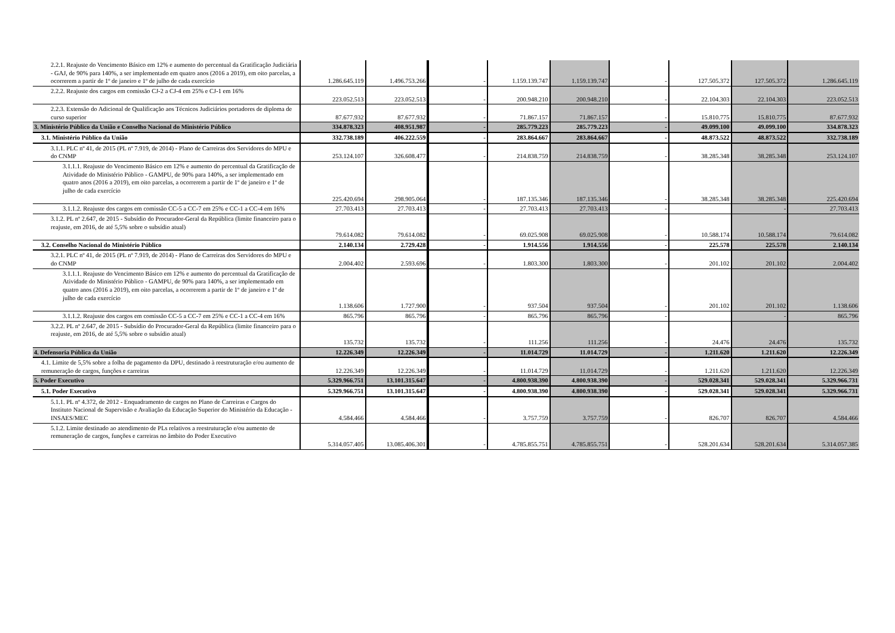| 2.2.1. Reajuste do Vencimento Básico em 12% e aumento do percentual da Gratificação Judiciária - GAJ, de 90% para 140%, a ser implementado em quatro anos (2016 a 2019), em oito parcelas, a ocorrerem a partir de 1º de janeiro e 1º de julho de cada exercício | 1.286.645.119 | 1.496.753.266 | - | 1.159.139.747 | 1.159.139.747 | - | 127.505.372 | 127.505.372 | 1.286.645.119 |
| 2.2.2. Reajuste dos cargos em comissão CJ-2 a CJ-4 em 25% e CJ-1 em 16% | 223.052.513 | 223.052.513 | - | 200.948.210 | 200.948.210 | - | 22.104.303 | 22.104.303 | 223.052.513 |
| 2.2.3. Extensão do Adicional de Qualificação aos Técnicos Judiciários portadores de diploma de curso superior | 87.677.932 | 87.677.932 | - | 71.867.157 | 71.867.157 | - | 15.810.775 | 15.810.775 | 87.677.932 |
| 3. Ministério Público da União e Conselho Nacional do Ministério Público | 334.878.323 | 408.951.987 | - | 285.779.223 | 285.779.223 | - | 49.099.100 | 49.099.100 | 334.878.323 |
| 3.1. Ministério Público da União | 332.738.189 | 406.222.559 | - | 283.864.667 | 283.864.667 | - | 48.873.522 | 48.873.522 | 332.738.189 |
| 3.1.1. PLC nº 41, de 2015 (PL nº 7.919, de 2014) - Plano de Carreiras dos Servidores do MPU e do CNMP | 253.124.107 | 326.608.477 | - | 214.838.759 | 214.838.759 | - | 38.285.348 | 38.285.348 | 253.124.107 |
| 3.1.1.1. Reajuste do Vencimento Básico em 12% e aumento do percentual da Gratificação de Atividade do Ministério Público - GAMPU, de 90% para 140%, a ser implementado em quatro anos (2016 a 2019), em oito parcelas, a ocorrerem a partir de 1º de janeiro e 1º de julho de cada exercício | 225.420.694 | 298.905.064 | - | 187.135.346 | 187.135.346 | - | 38.285.348 | 38.285.348 | 225.420.694 |
| 3.1.1.2. Reajuste dos cargos em comissão CC-5 a CC-7 em 25% e CC-1 a CC-4 em 16% | 27.703.413 | 27.703.413 | - | 27.703.413 | 27.703.413 | - | | - | 27.703.413 |
| 3.1.2. PL nº 2.647, de 2015 - Subsídio do Procurador-Geral da República (limite financeiro para o reajuste, em 2016, de até 5,5% sobre o subsídio atual) | 79.614.082 | 79.614.082 | - | 69.025.908 | 69.025.908 | - | 10.588.174 | 10.588.174 | 79.614.082 |
| 3.2. Conselho Nacional do Ministério Público | 2.140.134 | 2.729.428 | - | 1.914.556 | 1.914.556 | - | 225.578 | 225.578 | 2.140.134 |
| 3.2.1. PLC nº 41, de 2015 (PL nº 7.919, de 2014) - Plano de Carreiras dos Servidores do MPU e do CNMP | 2.004.402 | 2.593.696 | - | 1.803.300 | 1.803.300 | - | 201.102 | 201.102 | 2.004.402 |
| 3.1.1.1. Reajuste do Vencimento Básico em 12% e aumento do percentual da Gratificação de Atividade do Ministério Público - GAMPU, de 90% para 140%, a ser implementado em quatro anos (2016 a 2019), em oito parcelas, a ocorrerem a partir de 1º de janeiro e 1º de julho de cada exercício | 1.138.606 | 1.727.900 | - | 937.504 | 937.504 | - | 201.102 | 201.102 | 1.138.606 |
| 3.1.1.2. Reajuste dos cargos em comissão CC-5 a CC-7 em 25% e CC-1 a CC-4 em 16% | 865.796 | 865.796 | - | 865.796 | 865.796 | - | | - | 865.796 |
| 3.2.2. PL nº 2.647, de 2015 - Subsídio do Procurador-Geral da República (limite financeiro para o reajuste, em 2016, de até 5,5% sobre o subsídio atual) | 135.732 | 135.732 | - | 111.256 | 111.256 | - | 24.476 | 24.476 | 135.732 |
| 4. Defensoria Pública da União | 12.226.349 | 12.226.349 | - | 11.014.729 | 11.014.729 | - | 1.211.620 | 1.211.620 | 12.226.349 |
| 4.1. Limite de 5,5% sobre a folha de pagamento da DPU, destinado à reestruturação e/ou aumento de remuneração de cargos, funções e carreiras | 12.226.349 | 12.226.349 | - | 11.014.729 | 11.014.729 | - | 1.211.620 | 1.211.620 | 12.226.349 |
| 5. Poder Executivo | 5.329.966.751 | 13.101.315.647 | - | 4.800.938.390 | 4.800.938.390 | - | 529.028.341 | 529.028.341 | 5.329.966.731 |
| 5.1. Poder Executivo | 5.329.966.751 | 13.101.315.647 | - | 4.800.938.390 | 4.800.938.390 | - | 529.028.341 | 529.028.341 | 5.329.966.731 |
| 5.1.1. PL nº 4.372, de 2012 - Enquadramento de cargos no Plano de Carreiras e Cargos do Instituto Nacional de Supervisão e Avaliação da Educação Superior do Ministério da Educação - INSAES/MEC | 4.584.466 | 4.584.466 | - | 3.757.759 | 3.757.759 | - | 826.707 | 826.707 | 4.584.466 |
| 5.1.2. Limite destinado ao atendimento de PLs relativos a reestruturação e/ou aumento de remuneração de cargos, funções e carreiras no âmbito do Poder Executivo | 5.314.057.405 | 13.085.406.301 | - | 4.785.855.751 | 4.785.855.751 | - | 528.201.634 | 528.201.634 | 5.314.057.385 |